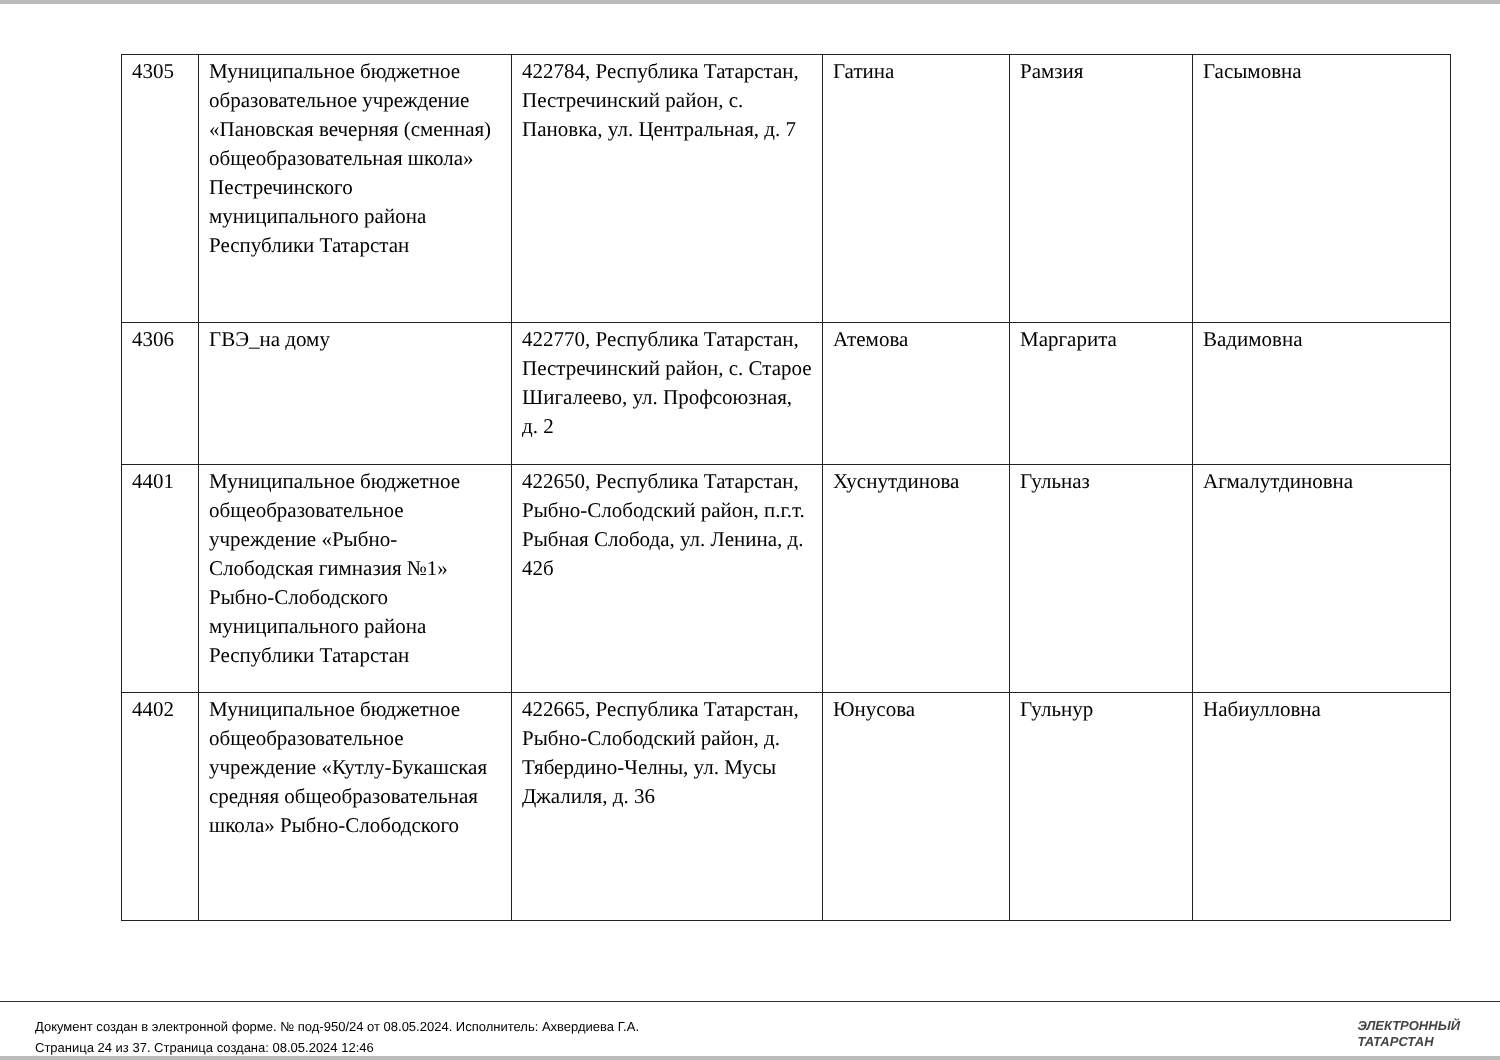| 4305 | Муниципальное бюджетное образовательное учреждение «Пановская вечерняя (сменная) общеобразовательная школа» Пестречинского муниципального района Республики Татарстан | 422784, Республика Татарстан, Пестречинский район, с. Пановка, ул. Центральная, д. 7 | Гатина | Рамзия | Гасымовна |
| 4306 | ГВЭ_на дому | 422770, Республика Татарстан, Пестречинский район, с. Старое Шигалеево, ул. Профсоюзная, д. 2 | Атемова | Маргарита | Вадимовна |
| 4401 | Муниципальное бюджетное общеобразовательное учреждение «Рыбно-Слободская гимназия №1» Рыбно-Слободского муниципального района Республики Татарстан | 422650, Республика Татарстан, Рыбно-Слободский район, п.г.т. Рыбная Слобода, ул. Ленина, д. 42б | Хуснутдинова | Гульназ | Агмалутдиновна |
| 4402 | Муниципальное бюджетное общеобразовательное учреждение «Кутлу-Букашская средняя общеобразовательная школа» Рыбно-Слободского | 422665, Республика Татарстан, Рыбно-Слободский район, д. Тябердино-Челны, ул. Мусы Джалиля, д. 36 | Юнусова | Гульнур | Набиулловна |
Документ создан в электронной форме. № под-950/24 от 08.05.2024. Исполнитель: Ахвердиева Г.А.
Страница 24 из 37. Страница создана: 08.05.2024 12:46
ЭЛЕКТРОННЫЙ
ТАТАРСТАН